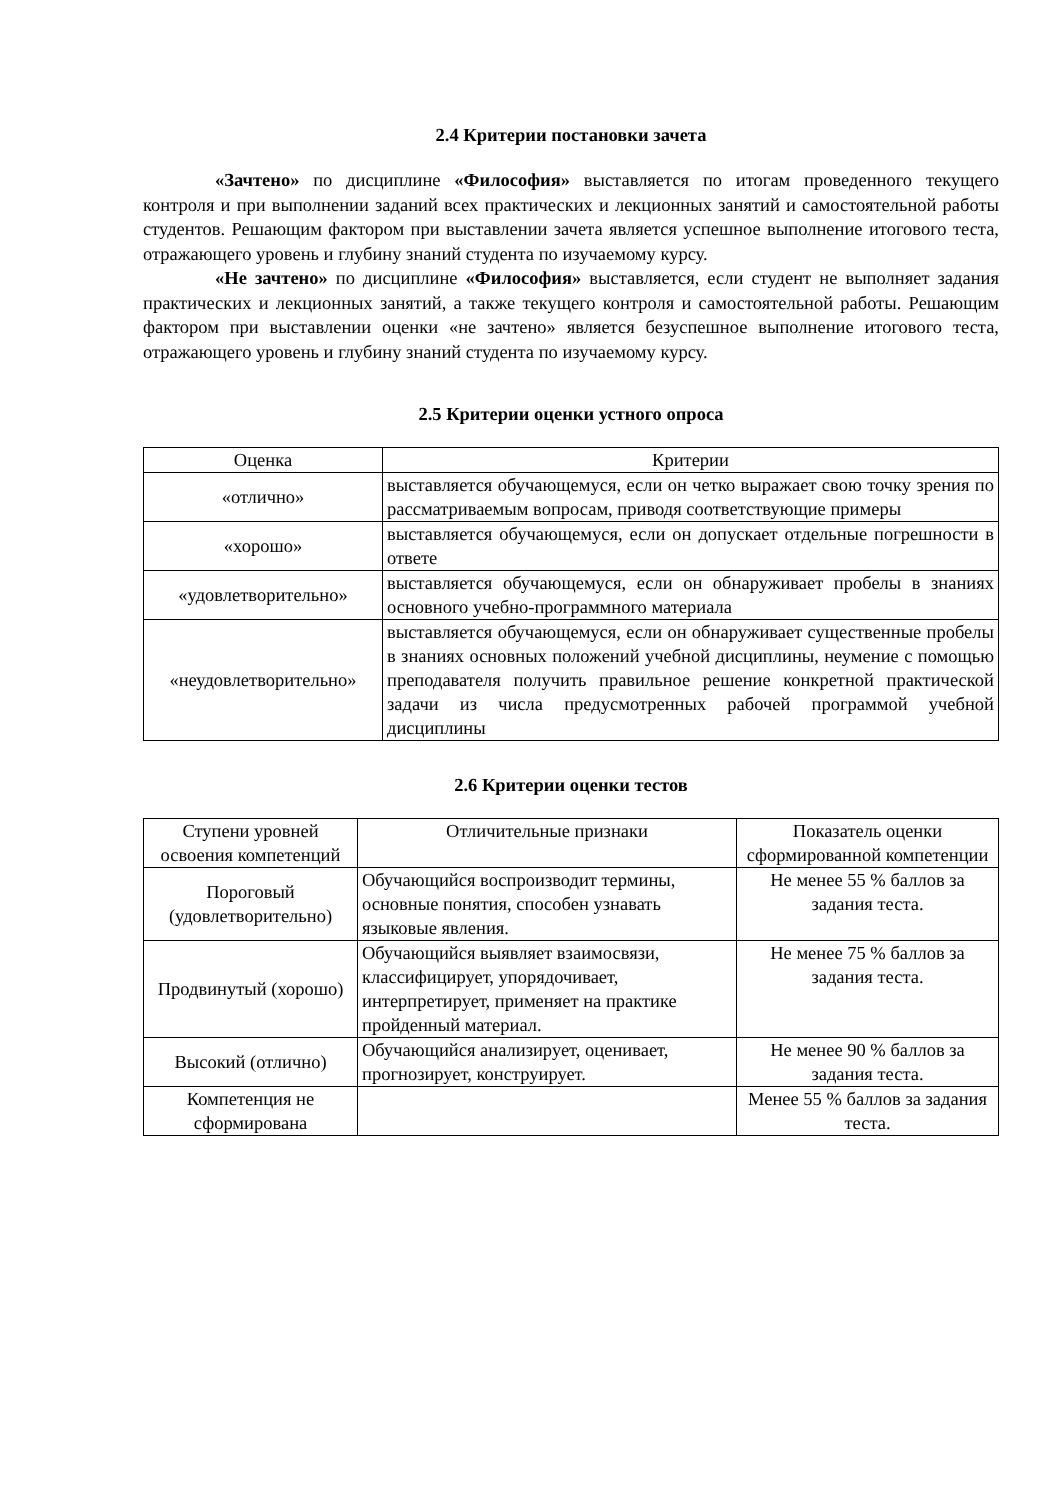2.4 Критерии постановки зачета
«Зачтено» по дисциплине «Философия» выставляется по итогам проведенного текущего контроля и при выполнении заданий всех практических и лекционных занятий и самостоятельной работы студентов. Решающим фактором при выставлении зачета является успешное выполнение итогового теста, отражающего уровень и глубину знаний студента по изучаемому курсу.
«Не зачтено» по дисциплине «Философия» выставляется, если студент не выполняет задания практических и лекционных занятий, а также текущего контроля и самостоятельной работы. Решающим фактором при выставлении оценки «не зачтено» является безуспешное выполнение итогового теста, отражающего уровень и глубину знаний студента по изучаемому курсу.
2.5 Критерии оценки устного опроса
| Оценка | Критерии |
| --- | --- |
| «отлично» | выставляется обучающемуся, если он четко выражает свою точку зрения по рассматриваемым вопросам, приводя соответствующие примеры |
| «хорошо» | выставляется обучающемуся, если он допускает отдельные погрешности в ответе |
| «удовлетворительно» | выставляется обучающемуся, если он обнаруживает пробелы в знаниях основного учебно-программного материала |
| «неудовлетворительно» | выставляется обучающемуся, если он обнаруживает существенные пробелы в знаниях основных положений учебной дисциплины, неумение с помощью преподавателя получить правильное решение конкретной практической задачи из числа предусмотренных рабочей программой учебной дисциплины |
2.6 Критерии оценки тестов
| Ступени уровней освоения компетенций | Отличительные признаки | Показатель оценки сформированной компетенции |
| --- | --- | --- |
| Пороговый (удовлетворительно) | Обучающийся воспроизводит термины, основные понятия, способен узнавать языковые явления. | Не менее 55 % баллов за задания теста. |
| Продвинутый (хорошо) | Обучающийся выявляет взаимосвязи, классифицирует, упорядочивает, интерпретирует, применяет на практике пройденный материал. | Не менее 75 % баллов за задания теста. |
| Высокий (отлично) | Обучающийся анализирует, оценивает, прогнозирует, конструирует. | Не менее 90 % баллов за задания теста. |
| Компетенция не сформирована | | Менее 55 % баллов за задания теста. |